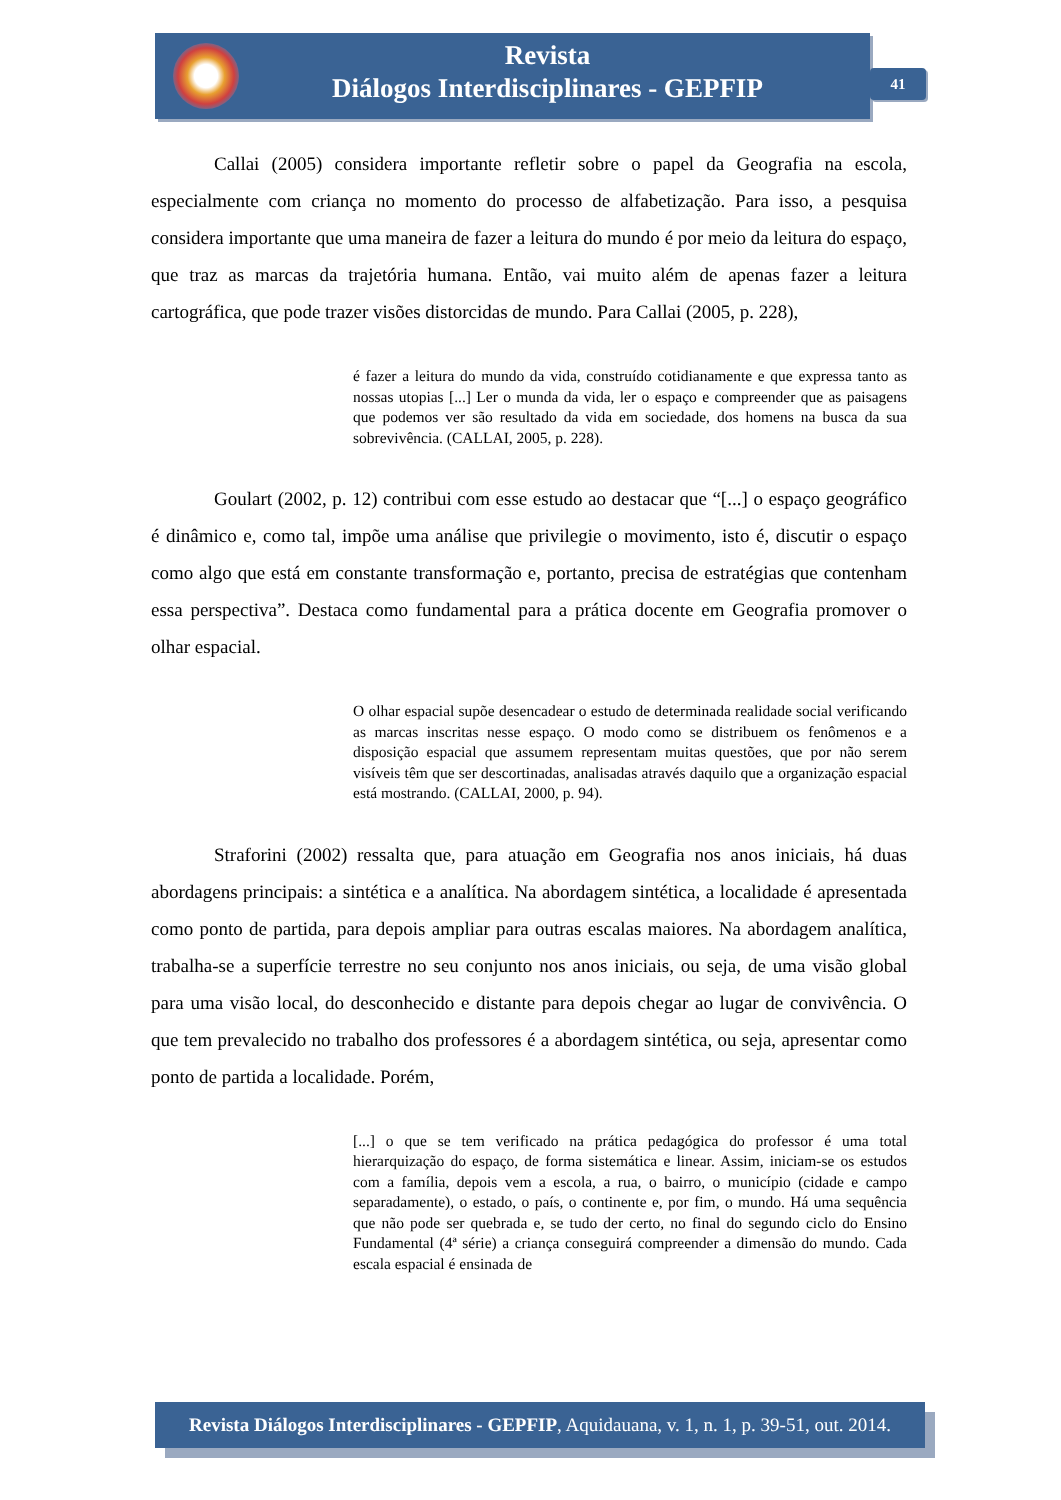Revista
Diálogos Interdisciplinares - GEPFIP
41
Callai (2005) considera importante refletir sobre o papel da Geografia na escola, especialmente com criança no momento do processo de alfabetização. Para isso, a pesquisa considera importante que uma maneira de fazer a leitura do mundo é por meio da leitura do espaço, que traz as marcas da trajetória humana. Então, vai muito além de apenas fazer a leitura cartográfica, que pode trazer visões distorcidas de mundo. Para Callai (2005, p. 228),
é fazer a leitura do mundo da vida, construído cotidianamente e que expressa tanto as nossas utopias [...] Ler o munda da vida, ler o espaço e compreender que as paisagens que podemos ver são resultado da vida em sociedade, dos homens na busca da sua sobrevivência. (CALLAI, 2005, p. 228).
Goulart (2002, p. 12) contribui com esse estudo ao destacar que “[...] o espaço geográfico é dinâmico e, como tal, impõe uma análise que privilegie o movimento, isto é, discutir o espaço como algo que está em constante transformação e, portanto, precisa de estratégias que contenham essa perspectiva”. Destaca como fundamental para a prática docente em Geografia promover o olhar espacial.
O olhar espacial supõe desencadear o estudo de determinada realidade social verificando as marcas inscritas nesse espaço. O modo como se distribuem os fenômenos e a disposição espacial que assumem representam muitas questões, que por não serem visíveis têm que ser descortinadas, analisadas através daquilo que a organização espacial está mostrando. (CALLAI, 2000, p. 94).
Straforini (2002) ressalta que, para atuação em Geografia nos anos iniciais, há duas abordagens principais: a sintética e a analítica. Na abordagem sintética, a localidade é apresentada como ponto de partida, para depois ampliar para outras escalas maiores. Na abordagem analítica, trabalha-se a superfície terrestre no seu conjunto nos anos iniciais, ou seja, de uma visão global para uma visão local, do desconhecido e distante para depois chegar ao lugar de convivência. O que tem prevalecido no trabalho dos professores é a abordagem sintética, ou seja, apresentar como ponto de partida a localidade. Porém,
[...] o que se tem verificado na prática pedagógica do professor é uma total hierarquização do espaço, de forma sistemática e linear. Assim, iniciam-se os estudos com a família, depois vem a escola, a rua, o bairro, o município (cidade e campo separadamente), o estado, o país, o continente e, por fim, o mundo. Há uma sequência que não pode ser quebrada e, se tudo der certo, no final do segundo ciclo do Ensino Fundamental (4ª série) a criança conseguirá compreender a dimensão do mundo. Cada escala espacial é ensinada de
Revista Diálogos Interdisciplinares - GEPFIP, Aquidauana, v. 1, n. 1, p. 39-51, out. 2014.